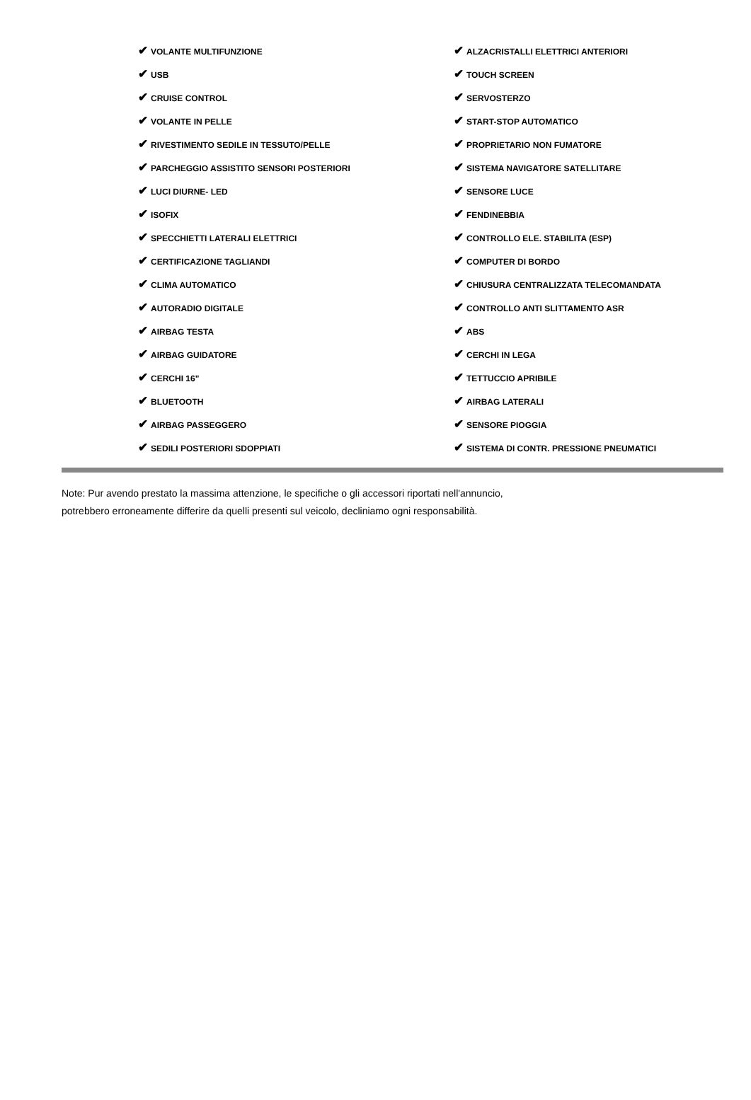| ✔ VOLANTE MULTIFUNZIONE | ✔ ALZACRISTALLI ELETTRICI ANTERIORI |
| ✔ USB | ✔ TOUCH SCREEN |
| ✔ CRUISE CONTROL | ✔ SERVOSTERZO |
| ✔ VOLANTE IN PELLE | ✔ START-STOP AUTOMATICO |
| ✔ RIVESTIMENTO SEDILE IN TESSUTO/PELLE | ✔ PROPRIETARIO NON FUMATORE |
| ✔ PARCHEGGIO ASSISTITO SENSORI POSTERIORI | ✔ SISTEMA NAVIGATORE SATELLITARE |
| ✔ LUCI DIURNE- LED | ✔ SENSORE LUCE |
| ✔ ISOFIX | ✔ FENDINEBBIA |
| ✔ SPECCHIETTI LATERALI ELETTRICI | ✔ CONTROLLO ELE. STABILITA (ESP) |
| ✔ CERTIFICAZIONE TAGLIANDI | ✔ COMPUTER DI BORDO |
| ✔ CLIMA AUTOMATICO | ✔ CHIUSURA CENTRALIZZATA TELECOMANDATA |
| ✔ AUTORADIO DIGITALE | ✔ CONTROLLO ANTI SLITTAMENTO ASR |
| ✔ AIRBAG TESTA | ✔ ABS |
| ✔ AIRBAG GUIDATORE | ✔ CERCHI IN LEGA |
| ✔ CERCHI 16" | ✔ TETTUCCIO APRIBILE |
| ✔ BLUETOOTH | ✔ AIRBAG LATERALI |
| ✔ AIRBAG PASSEGGERO | ✔ SENSORE PIOGGIA |
| ✔ SEDILI POSTERIORI SDOPPIATI | ✔ SISTEMA DI CONTR. PRESSIONE PNEUMATICI |
Note: Pur avendo prestato la massima attenzione, le specifiche o gli accessori riportati nell'annuncio,
potrebbero erroneamente differire da quelli presenti sul veicolo, decliniamo ogni responsabilità.